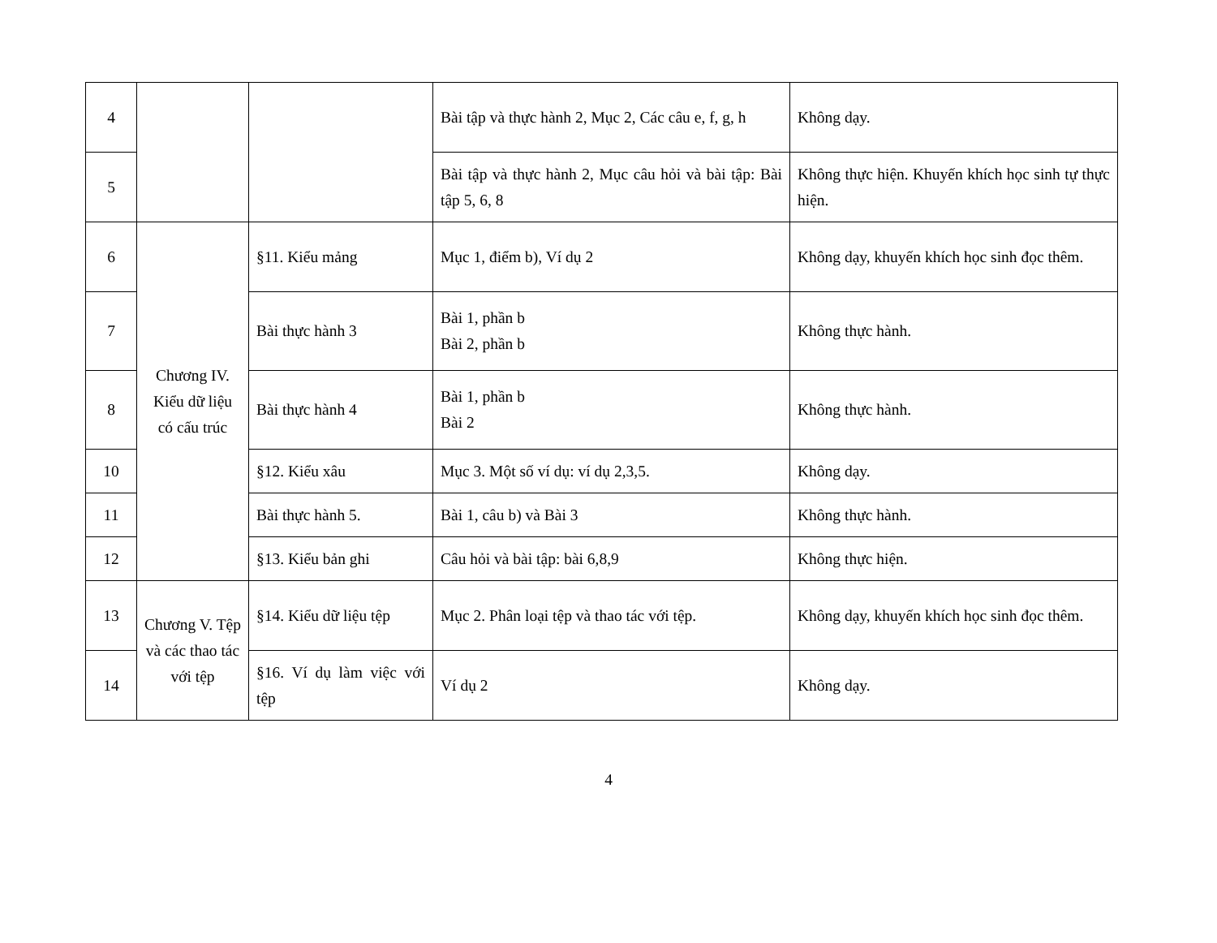| 4 | | | Bài tập và thực hành 2, Mục 2, Các câu e, f, g, h | Không dạy. |
| 5 | | | Bài tập và thực hành 2, Mục câu hỏi và bài tập: Bài tập 5, 6, 8 | Không thực hiện. Khuyến khích học sinh tự thực hiện. |
| 6 | Chương IV. Kiểu dữ liệu có cấu trúc | §11. Kiểu mảng | Mục 1, điểm b), Ví dụ 2 | Không dạy, khuyến khích học sinh đọc thêm. |
| 7 | | Bài thực hành 3 | Bài 1, phần b Bài 2, phần b | Không thực hành. |
| 8 | | Bài thực hành 4 | Bài 1, phần b Bài 2 | Không thực hành. |
| 10 | | §12. Kiểu xâu | Mục 3. Một số ví dụ: ví dụ 2,3,5. | Không dạy. |
| 11 | | Bài thực hành 5. | Bài 1, câu b) và Bài 3 | Không thực hành. |
| 12 | | §13. Kiểu bản ghi | Câu hỏi và bài tập: bài 6,8,9 | Không thực hiện. |
| 13 | Chương V. Tệp và các thao tác với tệp | §14. Kiểu dữ liệu tệp | Mục 2. Phân loại tệp và thao tác với tệp. | Không dạy, khuyến khích học sinh đọc thêm. |
| 14 | | §16. Ví dụ làm việc với tệp | Ví dụ 2 | Không dạy. |
4